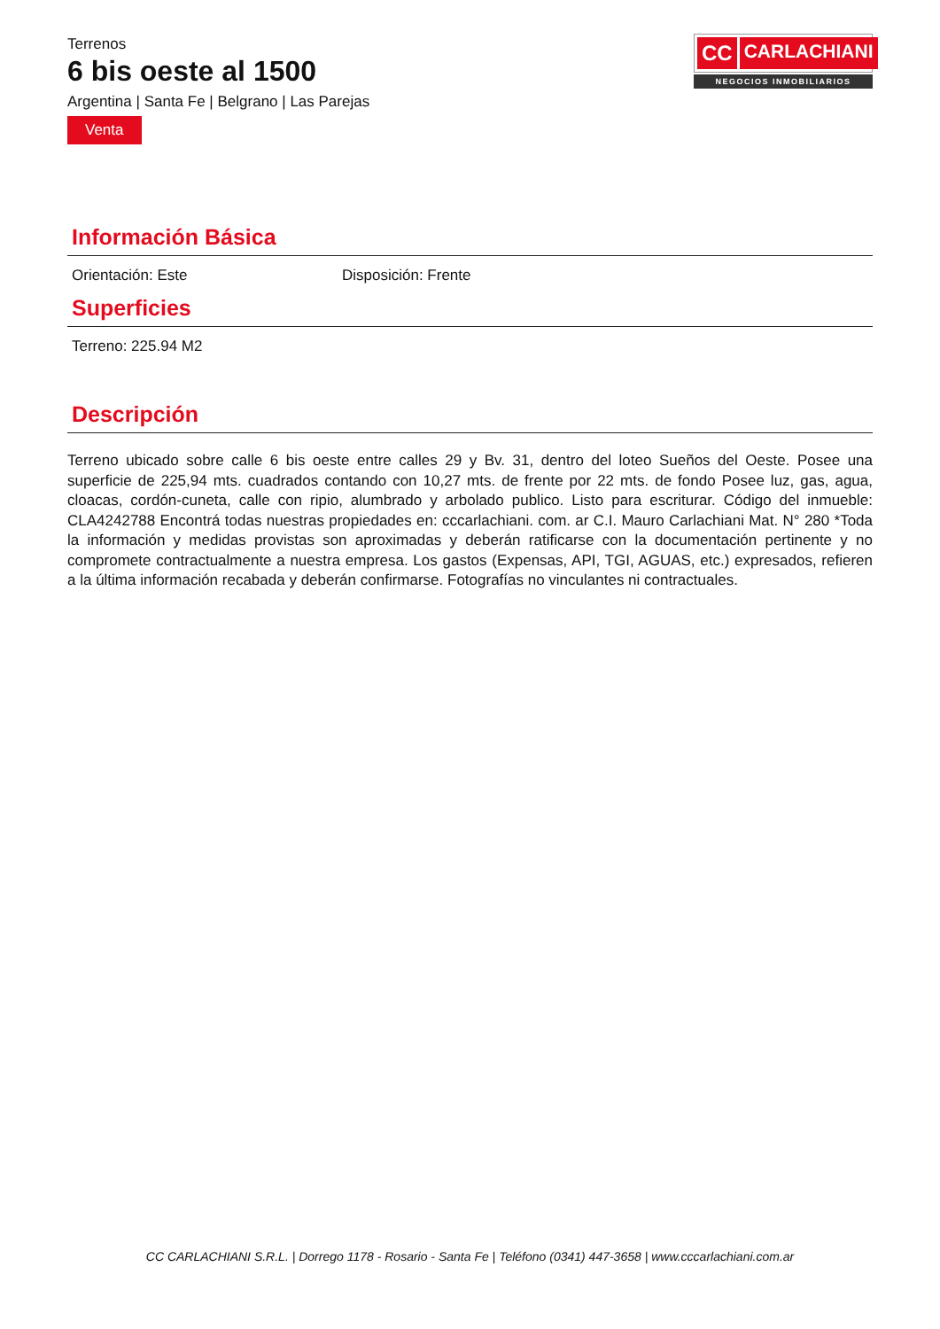Terrenos
6 bis oeste al 1500
Argentina | Santa Fe | Belgrano | Las Parejas
Venta
CC CARLACHIANI
NEGOCIOS INMOBILIARIOS
Información Básica
Orientación: Este Disposición: Frente
Superficies
Terreno: 225.94 M2
Descripción
Terreno ubicado sobre calle 6 bis oeste entre calles 29 y Bv. 31, dentro del loteo Sueños del Oeste. Posee una superficie de 225,94 mts. cuadrados contando con 10,27 mts. de frente por 22 mts. de fondo Posee luz, gas, agua, cloacas, cordón-cuneta, calle con ripio, alumbrado y arbolado publico. Listo para escriturar. Código del inmueble: CLA4242788 Encontrá todas nuestras propiedades en: cccarlachiani. com. ar C.I. Mauro Carlachiani Mat. N° 280 *Toda la información y medidas provistas son aproximadas y deberán ratificarse con la documentación pertinente y no compromete contractualmente a nuestra empresa. Los gastos (Expensas, API, TGI, AGUAS, etc.) expresados, refieren a la última información recabada y deberán confirmarse. Fotografías no vinculantes ni contractuales.
CC CARLACHIANI S.R.L. | Dorrego 1178 - Rosario - Santa Fe | Teléfono (0341) 447-3658 | www.cccarlachiani.com.ar